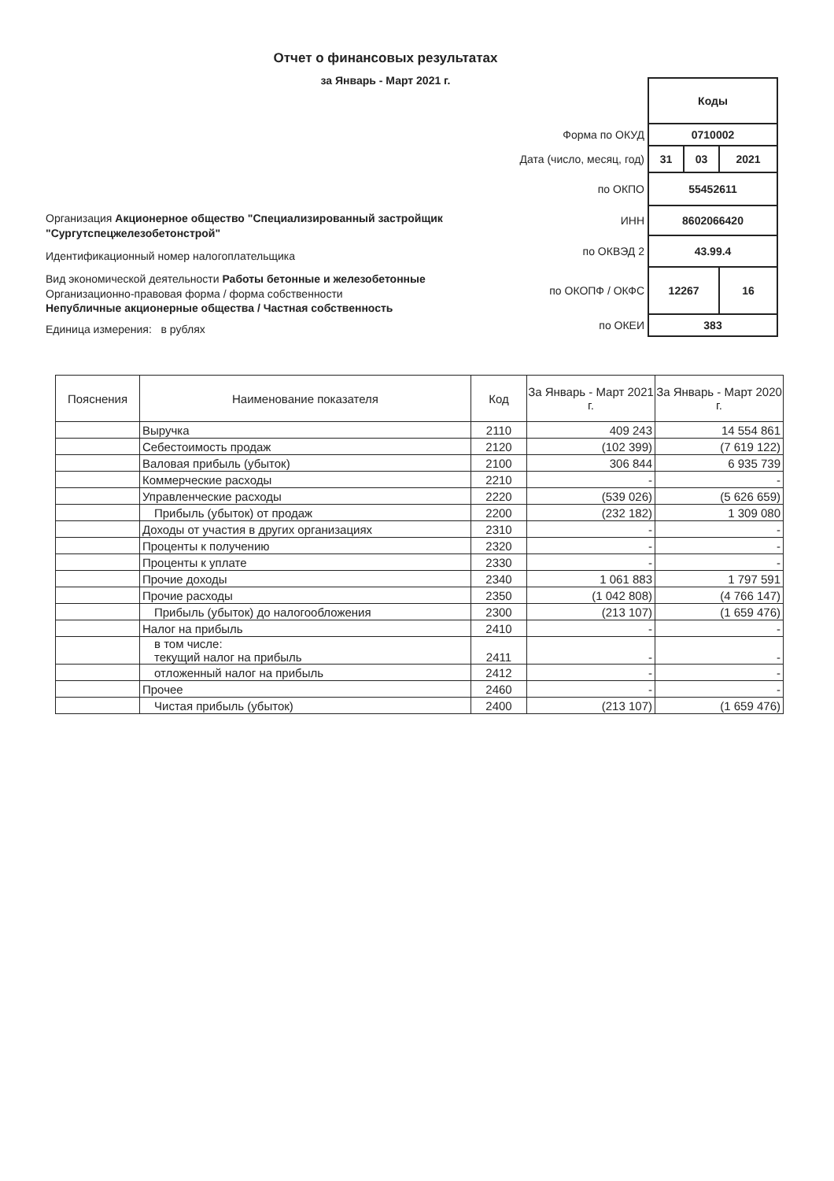Отчет о финансовых результатах
за Январь - Март 2021 г.
Организация Акционерное общество "Специализированный застройщик "Сургутспецжелезобетонстрой"
Идентификационный номер налогоплательщика
Вид экономической деятельности Работы бетонные и железобетонные
Организационно-правовая форма / форма собственности
Непубличные акционерные общества / Частная собственность
Единица измерения: в рублях
| | Коды | | |
| Форма по ОКУД | 0710002 | | |
| Дата (число, месяц, год) | 31 | 03 | 2021 |
| по ОКПО | 55452611 | | |
| ИНН | 8602066420 | | |
| по ОКВЭД 2 | 43.99.4 | | |
| по ОКОПФ / ОКФС | 12267 | | 16 |
| по ОКЕИ | 383 | | |
| Пояснения | Наименование показателя | Код | За Январь - Март 2021 г. | За Январь - Март 2020 г. |
| --- | --- | --- | --- | --- |
| | Выручка | 2110 | 409 243 | 14 554 861 |
| | Себестоимость продаж | 2120 | (102 399) | (7 619 122) |
| | Валовая прибыль (убыток) | 2100 | 306 844 | 6 935 739 |
| | Коммерческие расходы | 2210 | - | - |
| | Управленческие расходы | 2220 | (539 026) | (5 626 659) |
| | Прибыль (убыток) от продаж | 2200 | (232 182) | 1 309 080 |
| | Доходы от участия в других организациях | 2310 | - | - |
| | Проценты к получению | 2320 | - | - |
| | Проценты к уплате | 2330 | - | - |
| | Прочие доходы | 2340 | 1 061 883 | 1 797 591 |
| | Прочие расходы | 2350 | (1 042 808) | (4 766 147) |
| | Прибыль (убыток) до налогообложения | 2300 | (213 107) | (1 659 476) |
| | Налог на прибыль | 2410 | - | - |
| | в том числе: текущий налог на прибыль | 2411 | - | - |
| | отложенный налог на прибыль | 2412 | - | - |
| | Прочее | 2460 | - | - |
| | Чистая прибыль (убыток) | 2400 | (213 107) | (1 659 476) |